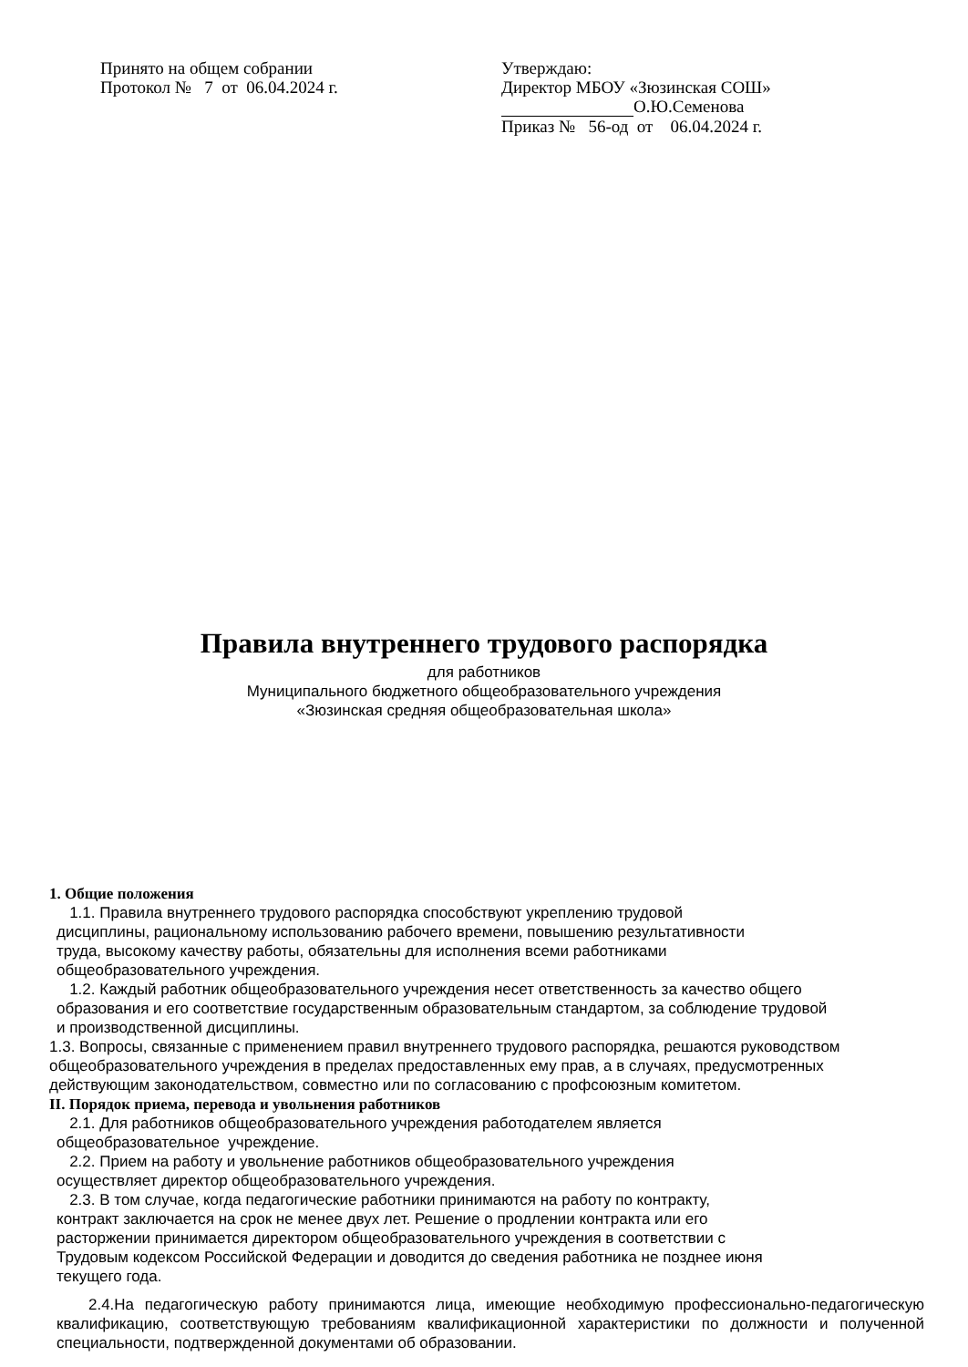Принято на общем собрании
Протокол № 7 от 06.04.2024 г.
Утверждаю:
Директор МБОУ «Зюзинская СОШ»
О.Ю.Семенова
Приказ № 56-од от 06.04.2024 г.
Правила внутреннего трудового распорядка
для работников
Муниципального бюджетного общеобразовательного учреждения
«Зюзинская средняя общеобразовательная школа»
1. Общие положения
1.1. Правила внутреннего трудового распорядка способствуют укреплению трудовой
дисциплины, рациональному использованию рабочего времени, повышению результативности
труда, высокому качеству работы, обязательны для исполнения всеми работниками
общеобразовательного учреждения.
1.2. Каждый работник общеобразовательного учреждения несет ответственность за качество общего
образования и его соответствие государственным образовательным стандартом, за соблюдение трудовой
и производственной дисциплины.
1.3. Вопросы, связанные с применением правил внутреннего трудового распорядка, решаются руководством общеобразовательного учреждения в пределах предоставленных ему прав, а в случаях, предусмотренных действующим законодательством, совместно или по согласованию с профсоюзным комитетом.
II. Порядок приема, перевода и увольнения работников
2.1. Для работников общеобразовательного учреждения работодателем является
общеобразовательное учреждение.
2.2. Прием на работу и увольнение работников общеобразовательного учреждения
осуществляет директор общеобразовательного учреждения.
2.3. В том случае, когда педагогические работники принимаются на работу по контракту,
контракт заключается на срок не менее двух лет. Решение о продлении контракта или его
расторжении принимается директором общеобразовательного учреждения в соответствии с
Трудовым кодексом Российской Федерации и доводится до сведения работника не позднее июня
текущего года.
2.4.На педагогическую работу принимаются лица, имеющие необходимую профессионально-педагогическую квалификацию, соответствующую требованиям квалификационной характеристики по должности и полученной специальности, подтвержденной документами об образовании.